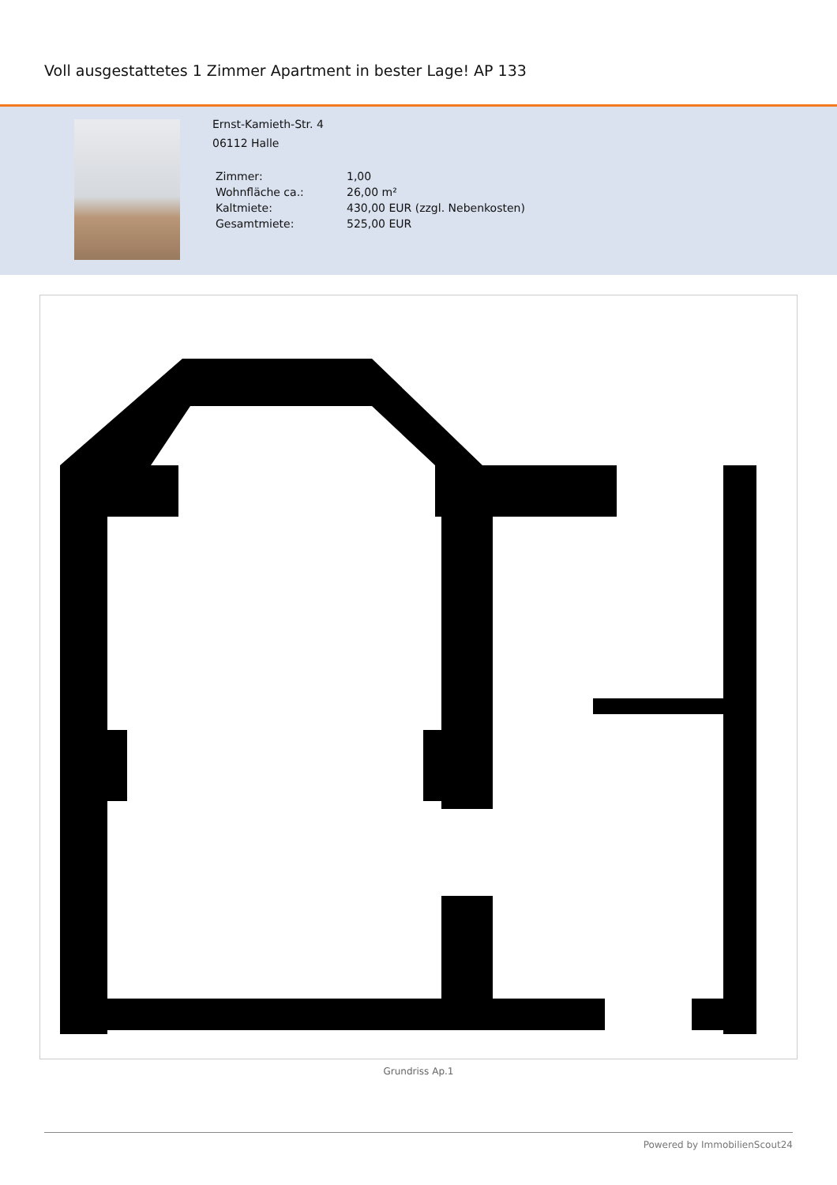Voll ausgestattetes 1 Zimmer Apartment in bester Lage! AP 133
Ernst-Kamieth-Str. 4
06112 Halle
| Zimmer: | 1,00 |
| Wohnfläche ca.: | 26,00 m² |
| Kaltmiete: | 430,00 EUR (zzgl. Nebenkosten) |
| Gesamtmiete: | 525,00 EUR |
Grundriss Ap.1
Powered by ImmobilienScout24